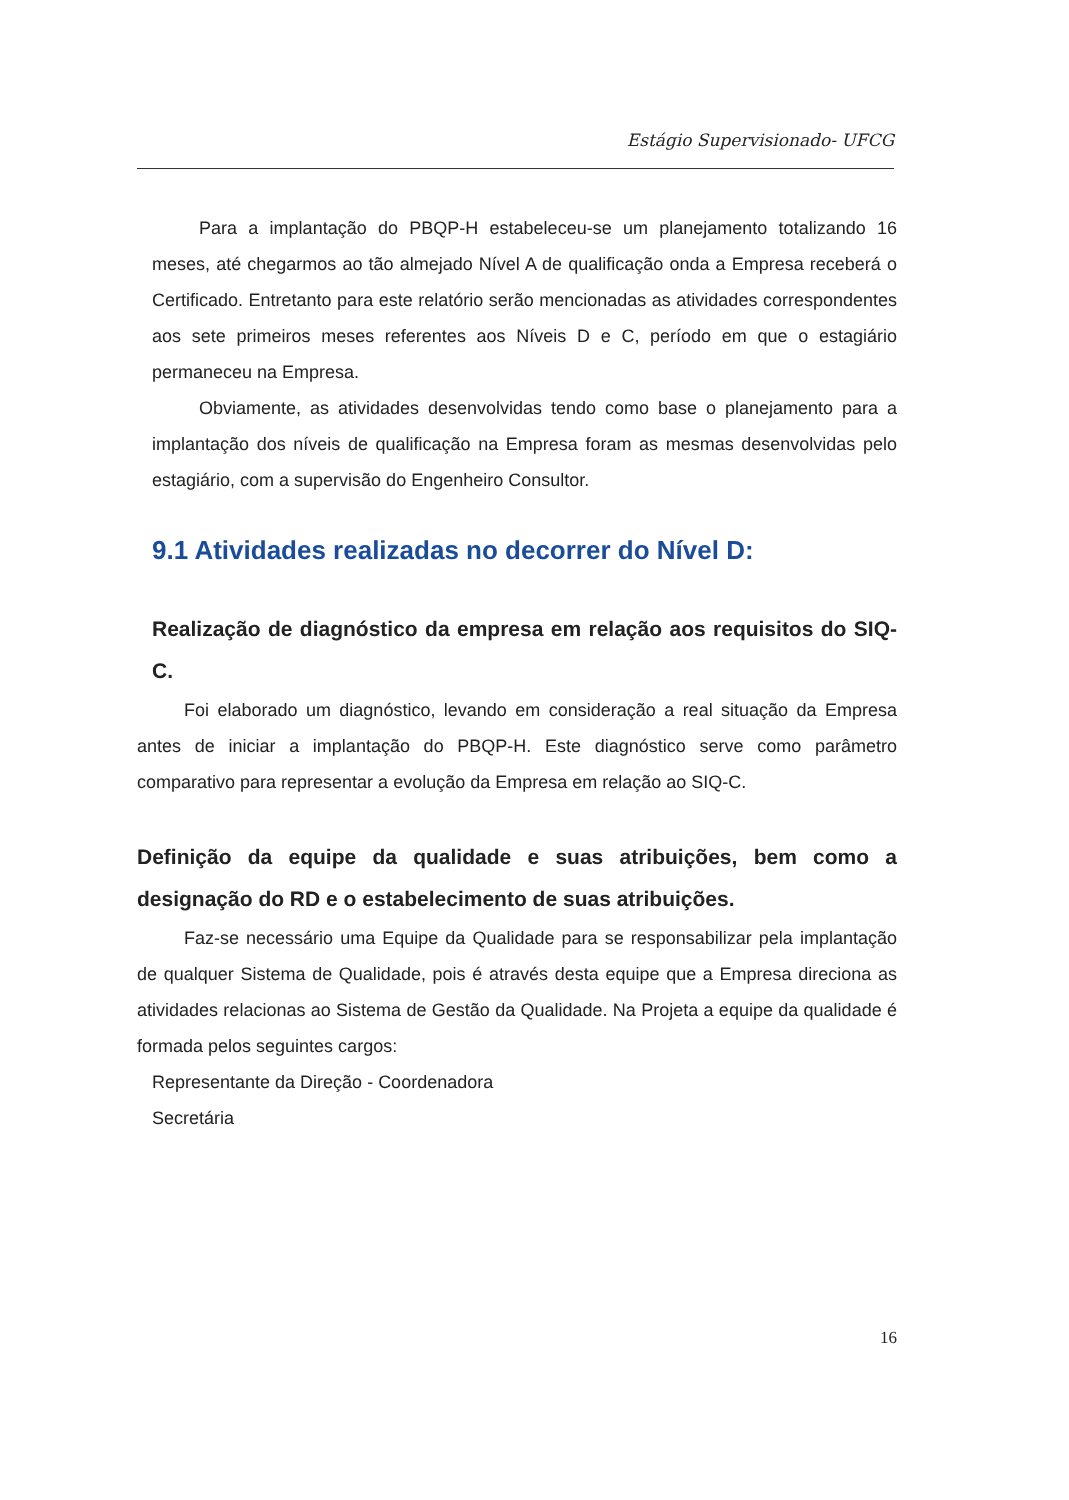Estágio Supervisionado- UFCG
Para a implantação do PBQP-H estabeleceu-se um planejamento totalizando 16 meses, até chegarmos ao tão almejado Nível A de qualificação onda a Empresa receberá o Certificado. Entretanto para este relatório serão mencionadas as atividades correspondentes aos sete primeiros meses referentes aos Níveis D e C, período em que o estagiário permaneceu na Empresa.
Obviamente, as atividades desenvolvidas tendo como base o planejamento para a implantação dos níveis de qualificação na Empresa foram as mesmas desenvolvidas pelo estagiário, com a supervisão do Engenheiro Consultor.
9.1 Atividades realizadas no decorrer do Nível D:
Realização de diagnóstico da empresa em relação aos requisitos do SIQ-C.
Foi elaborado um diagnóstico, levando em consideração a real situação da Empresa antes de iniciar a implantação do PBQP-H. Este diagnóstico serve como parâmetro comparativo para representar a evolução da Empresa em relação ao SIQ-C.
Definição da equipe da qualidade e suas atribuições, bem como a designação do RD e o estabelecimento de suas atribuições.
Faz-se necessário uma Equipe da Qualidade para se responsabilizar pela implantação de qualquer Sistema de Qualidade, pois é através desta equipe que a Empresa direciona as atividades relacionas ao Sistema de Gestão da Qualidade. Na Projeta a equipe da qualidade é formada pelos seguintes cargos:
Representante da Direção - Coordenadora
Secretária
16